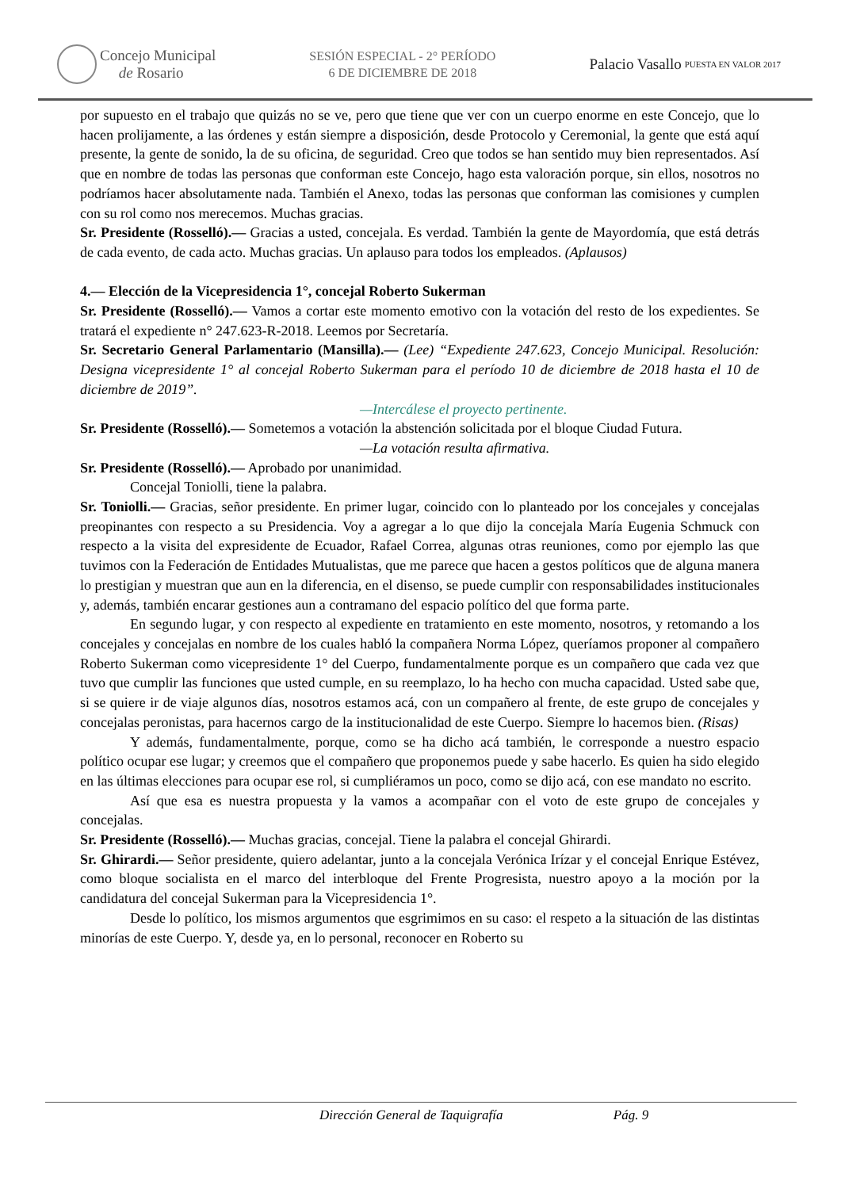Concejo Municipal
de Rosario
SESIÓN ESPECIAL - 2° PERÍODO
6 DE DICIEMBRE DE 2018
Palacio Vasallo
PUESTA EN VALOR 2017
por supuesto en el trabajo que quizás no se ve, pero que tiene que ver con un cuerpo enorme en este Concejo, que lo hacen prolijamente, a las órdenes y están siempre a disposición, desde Protocolo y Ceremonial, la gente que está aquí presente, la gente de sonido, la de su oficina, de seguridad. Creo que todos se han sentido muy bien representados. Así que en nombre de todas las personas que conforman este Concejo, hago esta valoración porque, sin ellos, nosotros no podríamos hacer absolutamente nada. También el Anexo, todas las personas que conforman las comisiones y cumplen con su rol como nos merecemos. Muchas gracias.
Sr. Presidente (Rosselló).— Gracias a usted, concejala. Es verdad. También la gente de Mayordomía, que está detrás de cada evento, de cada acto. Muchas gracias. Un aplauso para todos los empleados. (Aplausos)
4.— Elección de la Vicepresidencia 1°, concejal Roberto Sukerman
Sr. Presidente (Rosselló).— Vamos a cortar este momento emotivo con la votación del resto de los expedientes. Se tratará el expediente n° 247.623-R-2018. Leemos por Secretaría.
Sr. Secretario General Parlamentario (Mansilla).— (Lee) “Expediente 247.623, Concejo Municipal. Resolución: Designa vicepresidente 1° al concejal Roberto Sukerman para el período 10 de diciembre de 2018 hasta el 10 de diciembre de 2019”.
—Intercálese el proyecto pertinente.
Sr. Presidente (Rosselló).— Sometemos a votación la abstención solicitada por el bloque Ciudad Futura.
—La votación resulta afirmativa.
Sr. Presidente (Rosselló).— Aprobado por unanimidad.
Concejal Toniolli, tiene la palabra.
Sr. Toniolli.— Gracias, señor presidente. En primer lugar, coincido con lo planteado por los concejales y concejalas preopinantes con respecto a su Presidencia. Voy a agregar a lo que dijo la concejala María Eugenia Schmuck con respecto a la visita del expresidente de Ecuador, Rafael Correa, algunas otras reuniones, como por ejemplo las que tuvimos con la Federación de Entidades Mutualistas, que me parece que hacen a gestos políticos que de alguna manera lo prestigian y muestran que aun en la diferencia, en el disenso, se puede cumplir con responsabilidades institucionales y, además, también encarar gestiones aun a contramano del espacio político del que forma parte.
En segundo lugar, y con respecto al expediente en tratamiento en este momento, nosotros, y retomando a los concejales y concejalas en nombre de los cuales habló la compañera Norma López, queríamos proponer al compañero Roberto Sukerman como vicepresidente 1° del Cuerpo, fundamentalmente porque es un compañero que cada vez que tuvo que cumplir las funciones que usted cumple, en su reemplazo, lo ha hecho con mucha capacidad. Usted sabe que, si se quiere ir de viaje algunos días, nosotros estamos acá, con un compañero al frente, de este grupo de concejales y concejalas peronistas, para hacernos cargo de la institucionalidad de este Cuerpo. Siempre lo hacemos bien. (Risas)
Y además, fundamentalmente, porque, como se ha dicho acá también, le corresponde a nuestro espacio político ocupar ese lugar; y creemos que el compañero que proponemos puede y sabe hacerlo. Es quien ha sido elegido en las últimas elecciones para ocupar ese rol, si cumpliéramos un poco, como se dijo acá, con ese mandato no escrito.
Así que esa es nuestra propuesta y la vamos a acompañar con el voto de este grupo de concejales y concejalas.
Sr. Presidente (Rosselló).— Muchas gracias, concejal. Tiene la palabra el concejal Ghirardi.
Sr. Ghirardi.— Señor presidente, quiero adelantar, junto a la concejala Verónica Irízar y el concejal Enrique Estévez, como bloque socialista en el marco del interbloque del Frente Progresista, nuestro apoyo a la moción por la candidatura del concejal Sukerman para la Vicepresidencia 1°.
Desde lo político, los mismos argumentos que esgrimimos en su caso: el respeto a la situación de las distintas minorías de este Cuerpo. Y, desde ya, en lo personal, reconocer en Roberto su
Dirección General de Taquigrafía Pág. 9